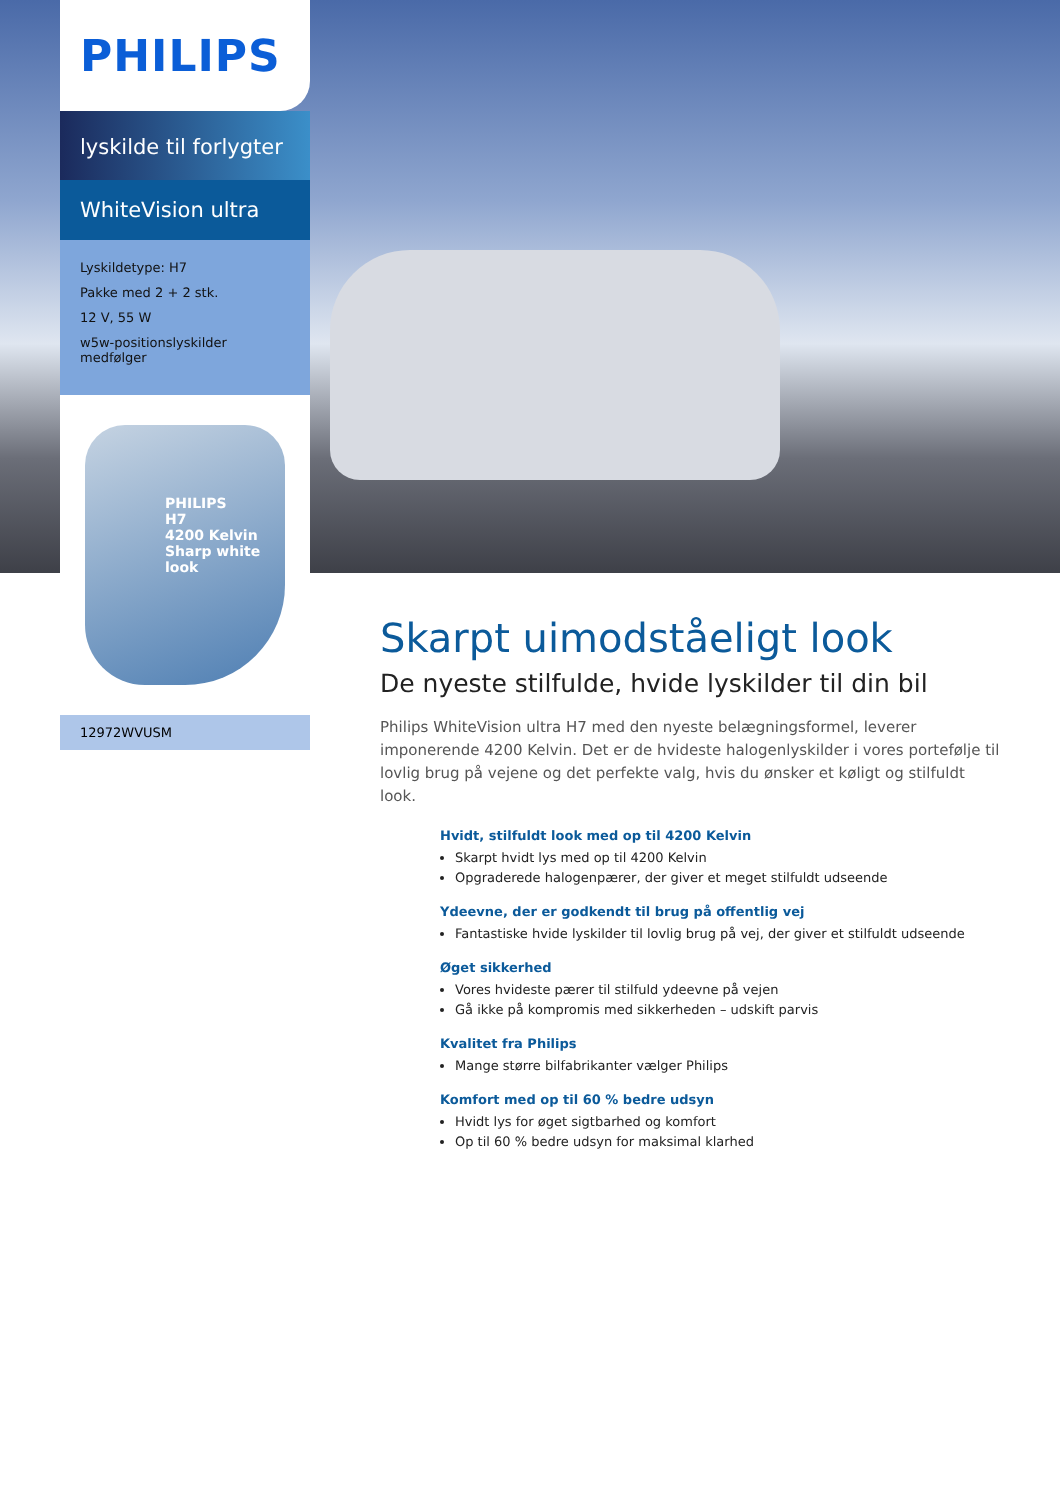PHILIPS
lyskilde til forlygter
WhiteVision ultra
Lyskildetype: H7
Pakke med 2 + 2 stk.
12 V, 55 W
w5w-positionslyskilder medfølger
PHILIPS
H7
4200 Kelvin
Sharp white look
12972WVUSM
Skarpt uimodståeligt look
De nyeste stilfulde, hvide lyskilder til din bil
Philips WhiteVision ultra H7 med den nyeste belægningsformel, leverer imponerende 4200 Kelvin. Det er de hvideste halogenlyskilder i vores portefølje til lovlig brug på vejene og det perfekte valg, hvis du ønsker et køligt og stilfuldt look.
Hvidt, stilfuldt look med op til 4200 Kelvin
Skarpt hvidt lys med op til 4200 Kelvin
Opgraderede halogenpærer, der giver et meget stilfuldt udseende
Ydeevne, der er godkendt til brug på offentlig vej
Fantastiske hvide lyskilder til lovlig brug på vej, der giver et stilfuldt udseende
Øget sikkerhed
Vores hvideste pærer til stilfuld ydeevne på vejen
Gå ikke på kompromis med sikkerheden – udskift parvis
Kvalitet fra Philips
Mange større bilfabrikanter vælger Philips
Komfort med op til 60 % bedre udsyn
Hvidt lys for øget sigtbarhed og komfort
Op til 60 % bedre udsyn for maksimal klarhed